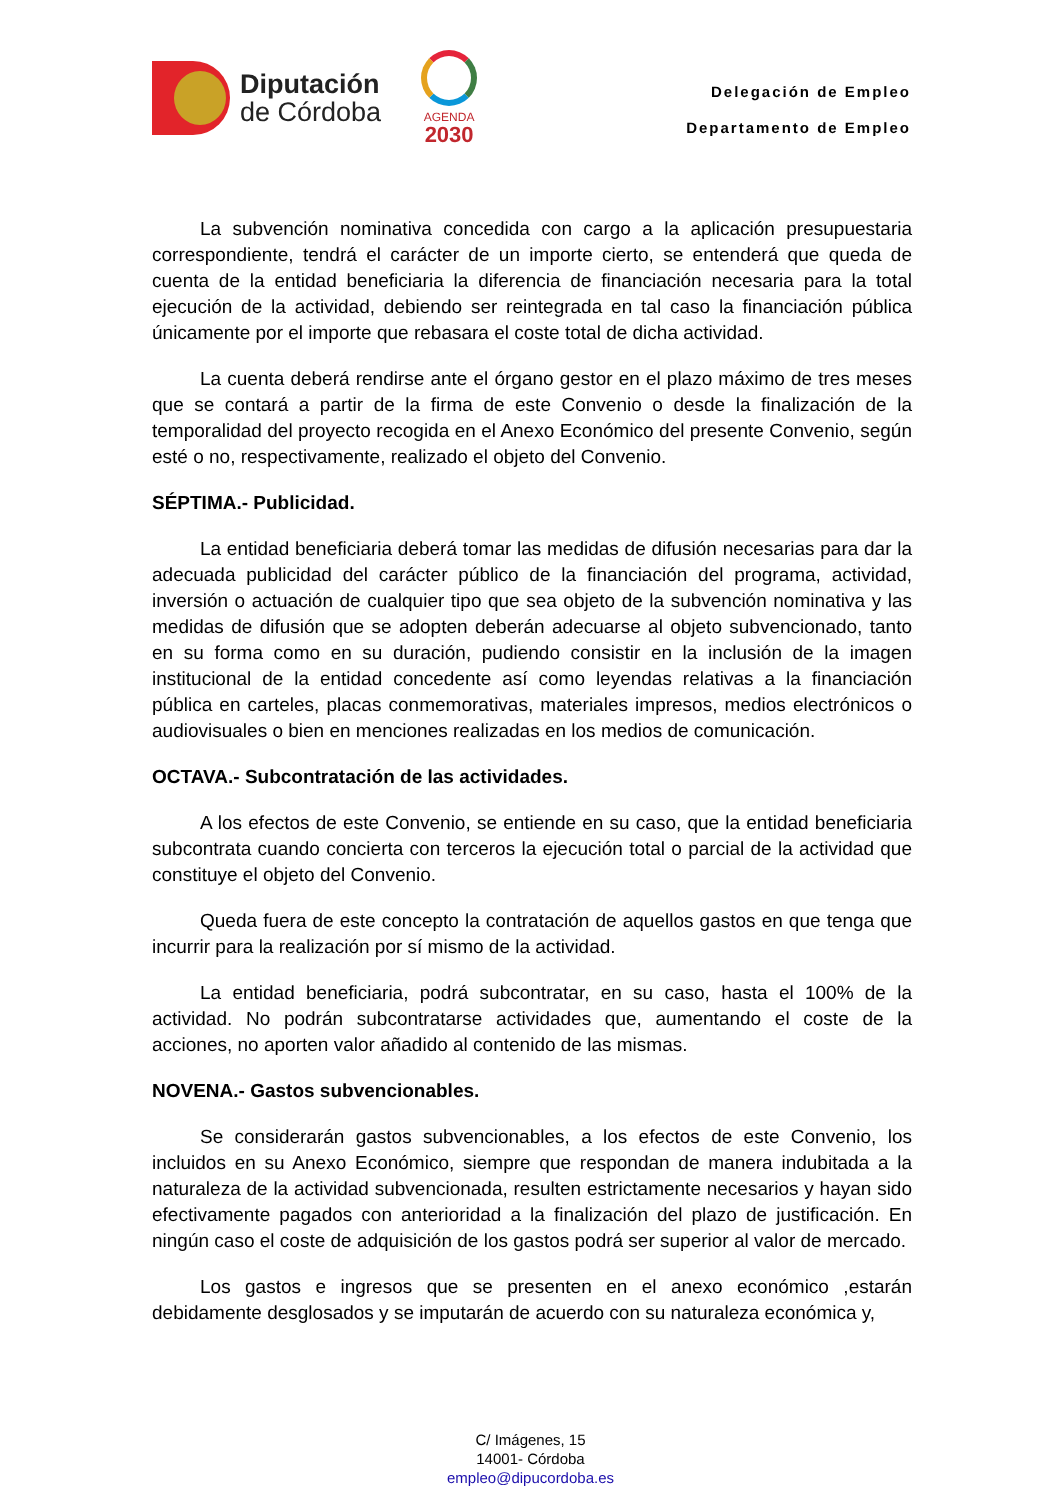Diputación
de Córdoba
AGENDA
2030
Delegación de Empleo
Departamento de Empleo
La subvención nominativa concedida con cargo a la aplicación presupuestaria correspondiente, tendrá el carácter de un importe cierto, se entenderá que queda de cuenta de la entidad beneficiaria la diferencia de financiación necesaria para la total ejecución de la actividad, debiendo ser reintegrada en tal caso la financiación pública únicamente por el importe que rebasara el coste total de dicha actividad.
La cuenta deberá rendirse ante el órgano gestor en el plazo máximo de tres meses que se contará a partir de la firma de este Convenio o desde la finalización de la temporalidad del proyecto recogida en el Anexo Económico del presente Convenio, según esté o no, respectivamente, realizado el objeto del Convenio.
SÉPTIMA.- Publicidad.
La entidad beneficiaria deberá tomar las medidas de difusión necesarias para dar la adecuada publicidad del carácter público de la financiación del programa, actividad, inversión o actuación de cualquier tipo que sea objeto de la subvención nominativa y las medidas de difusión que se adopten deberán adecuarse al objeto subvencionado, tanto en su forma como en su duración, pudiendo consistir en la inclusión de la imagen institucional de la entidad concedente así como leyendas relativas a la financiación pública en carteles, placas conmemorativas, materiales impresos, medios electrónicos o audiovisuales o bien en menciones realizadas en los medios de comunicación.
OCTAVA.- Subcontratación de las actividades.
A los efectos de este Convenio, se entiende en su caso, que la entidad beneficiaria subcontrata cuando concierta con terceros la ejecución total o parcial de la actividad que constituye el objeto del Convenio.
Queda fuera de este concepto la contratación de aquellos gastos en que tenga que incurrir para la realización por sí mismo de la actividad.
La entidad beneficiaria, podrá subcontratar, en su caso, hasta el 100% de la actividad. No podrán subcontratarse actividades que, aumentando el coste de la acciones, no aporten valor añadido al contenido de las mismas.
NOVENA.- Gastos subvencionables.
Se considerarán gastos subvencionables, a los efectos de este Convenio, los incluidos en su Anexo Económico, siempre que respondan de manera indubitada a la naturaleza de la actividad subvencionada, resulten estrictamente necesarios y hayan sido efectivamente pagados con anterioridad a la finalización del plazo de justificación. En ningún caso el coste de adquisición de los gastos podrá ser superior al valor de mercado.
Los gastos e ingresos que se presenten en el anexo económico ,estarán debidamente desglosados y se imputarán de acuerdo con su naturaleza económica y,
C/ Imágenes, 15
14001- Córdoba
empleo@dipucordoba.es